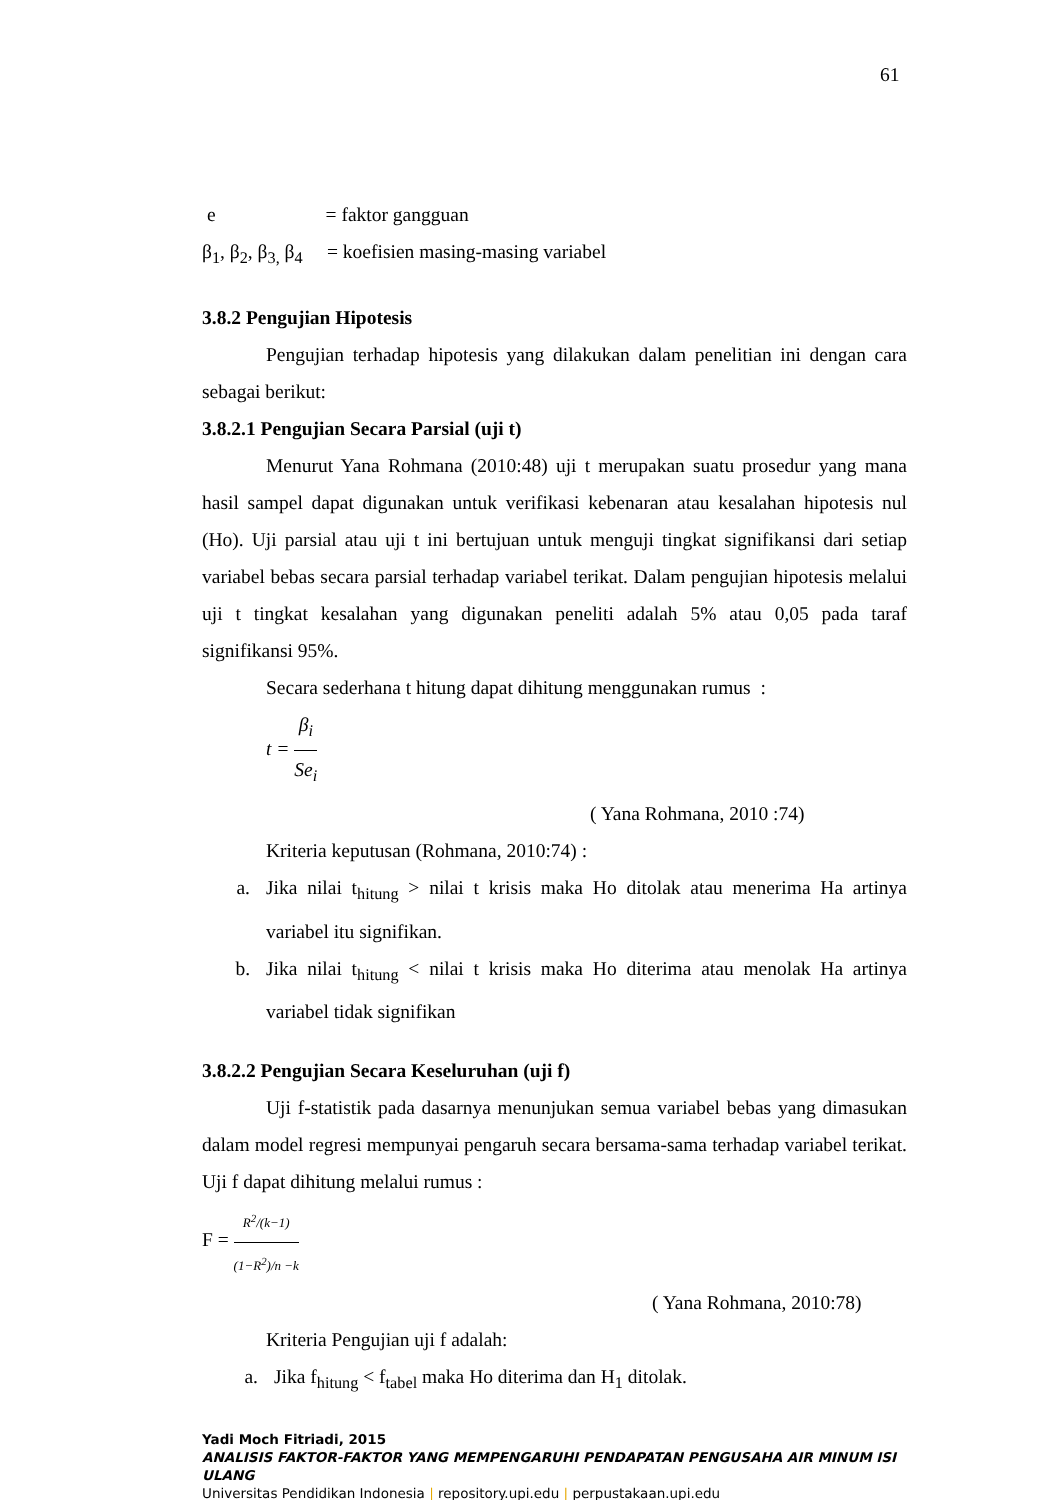61
e = faktor gangguan
β<sub>1</sub>, β<sub>2</sub>, β<sub>3,</sub> β<sub>4</sub> = koefisien masing-masing variabel
3.8.2 Pengujian Hipotesis
Pengujian terhadap hipotesis yang dilakukan dalam penelitian ini dengan cara sebagai berikut:
3.8.2.1 Pengujian Secara Parsial (uji t)
Menurut Yana Rohmana (2010:48) uji t merupakan suatu prosedur yang mana hasil sampel dapat digunakan untuk verifikasi kebenaran atau kesalahan hipotesis nul (Ho). Uji parsial atau uji t ini bertujuan untuk menguji tingkat signifikansi dari setiap variabel bebas secara parsial terhadap variabel terikat. Dalam pengujian hipotesis melalui uji t tingkat kesalahan yang digunakan peneliti adalah 5% atau 0,05 pada taraf signifikansi 95%.
Secara sederhana t hitung dapat dihitung menggunakan rumus :
t = β<sub>i</sub> Se<sub>i</sub>
( Yana Rohmana, 2010 :74)
Kriteria keputusan (Rohmana, 2010:74) :
a. Jika nilai t<sub>hitung</sub> > nilai t krisis maka Ho ditolak atau menerima Ha artinya variabel itu signifikan.
b. Jika nilai t<sub>hitung</sub> < nilai t krisis maka Ho diterima atau menolak Ha artinya variabel tidak signifikan
3.8.2.2 Pengujian Secara Keseluruhan (uji f)
Uji f-statistik pada dasarnya menunjukan semua variabel bebas yang dimasukan dalam model regresi mempunyai pengaruh secara bersama-sama terhadap variabel terikat. Uji f dapat dihitung melalui rumus :
F = R<sup>2</sup>/(k−1) (1−R<sup>2</sup>)/n −k
( Yana Rohmana, 2010:78)
Kriteria Pengujian uji f adalah:
a. Jika f<sub>hitung</sub> < f<sub>tabel</sub> maka Ho diterima dan H<sub>1</sub> ditolak.
Yadi Moch Fitriadi, 2015
ANALISIS FAKTOR-FAKTOR YANG MEMPENGARUHI PENDAPATAN PENGUSAHA AIR MINUM ISI ULANG
Universitas Pendidikan Indonesia | repository.upi.edu | perpustakaan.upi.edu